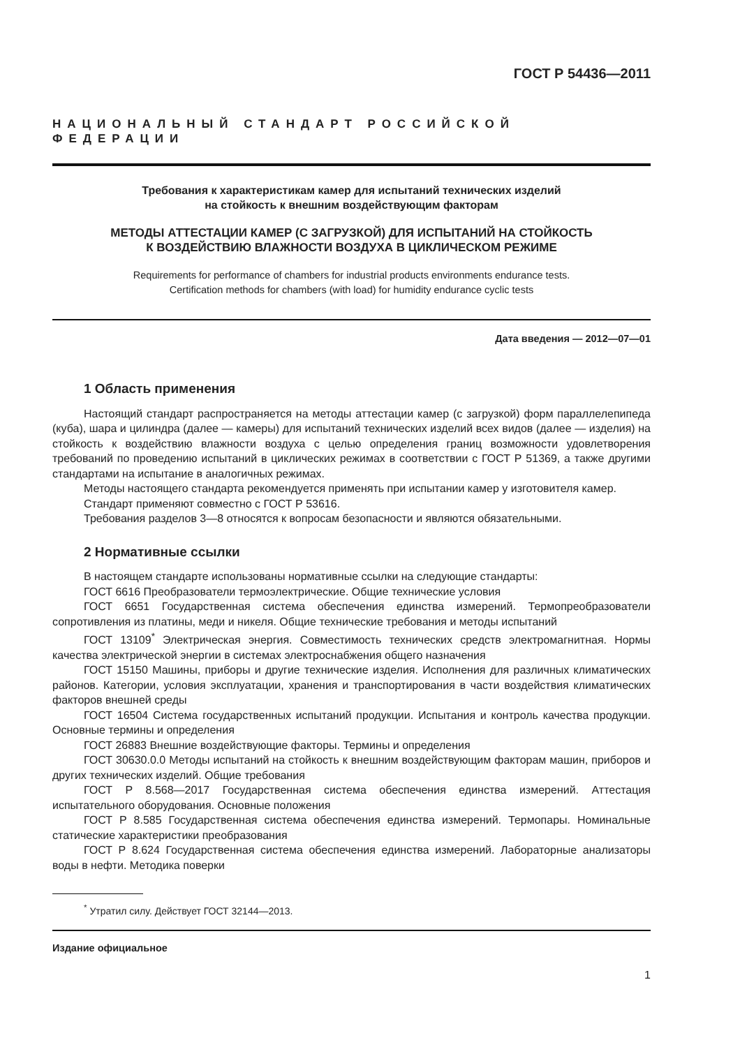ГОСТ Р 54436—2011
НАЦИОНАЛЬНЫЙ СТАНДАРТ РОССИЙСКОЙ ФЕДЕРАЦИИ
Требования к характеристикам камер для испытаний технических изделий
на стойкость к внешним воздействующим факторам
МЕТОДЫ АТТЕСТАЦИИ КАМЕР (С ЗАГРУЗКОЙ) ДЛЯ ИСПЫТАНИЙ НА СТОЙКОСТЬ
К ВОЗДЕЙСТВИЮ ВЛАЖНОСТИ ВОЗДУХА В ЦИКЛИЧЕСКОМ РЕЖИМЕ
Requirements for performance of chambers for industrial products environments endurance tests.
Certification methods for chambers (with load) for humidity endurance cyclic tests
Дата введения — 2012—07—01
1 Область применения
Настоящий стандарт распространяется на методы аттестации камер (с загрузкой) форм параллелепипеда (куба), шара и цилиндра (далее — камеры) для испытаний технических изделий всех видов (далее — изделия) на стойкость к воздействию влажности воздуха с целью определения границ возможности удовлетворения требований по проведению испытаний в циклических режимах в соответствии с ГОСТ Р 51369, а также другими стандартами на испытание в аналогичных режимах.
Методы настоящего стандарта рекомендуется применять при испытании камер у изготовителя камер.
Стандарт применяют совместно с ГОСТ Р 53616.
Требования разделов 3—8 относятся к вопросам безопасности и являются обязательными.
2 Нормативные ссылки
В настоящем стандарте использованы нормативные ссылки на следующие стандарты:
ГОСТ 6616 Преобразователи термоэлектрические. Общие технические условия
ГОСТ 6651 Государственная система обеспечения единства измерений. Термопреобразователи сопротивления из платины, меди и никеля. Общие технические требования и методы испытаний
ГОСТ 13109<sup>*</sup> Электрическая энергия. Совместимость технических средств электромагнитная. Нормы качества электрической энергии в системах электроснабжения общего назначения
ГОСТ 15150 Машины, приборы и другие технические изделия. Исполнения для различных климатических районов. Категории, условия эксплуатации, хранения и транспортирования в части воздействия климатических факторов внешней среды
ГОСТ 16504 Система государственных испытаний продукции. Испытания и контроль качества продукции. Основные термины и определения
ГОСТ 26883 Внешние воздействующие факторы. Термины и определения
ГОСТ 30630.0.0 Методы испытаний на стойкость к внешним воздействующим факторам машин, приборов и других технических изделий. Общие требования
ГОСТ Р 8.568—2017 Государственная система обеспечения единства измерений. Аттестация испытательного оборудования. Основные положения
ГОСТ Р 8.585 Государственная система обеспечения единства измерений. Термопары. Номинальные статические характеристики преобразования
ГОСТ Р 8.624 Государственная система обеспечения единства измерений. Лабораторные анализаторы воды в нефти. Методика поверки
<sup>*</sup> Утратил силу. Действует ГОСТ 32144—2013.
Издание официальное
1